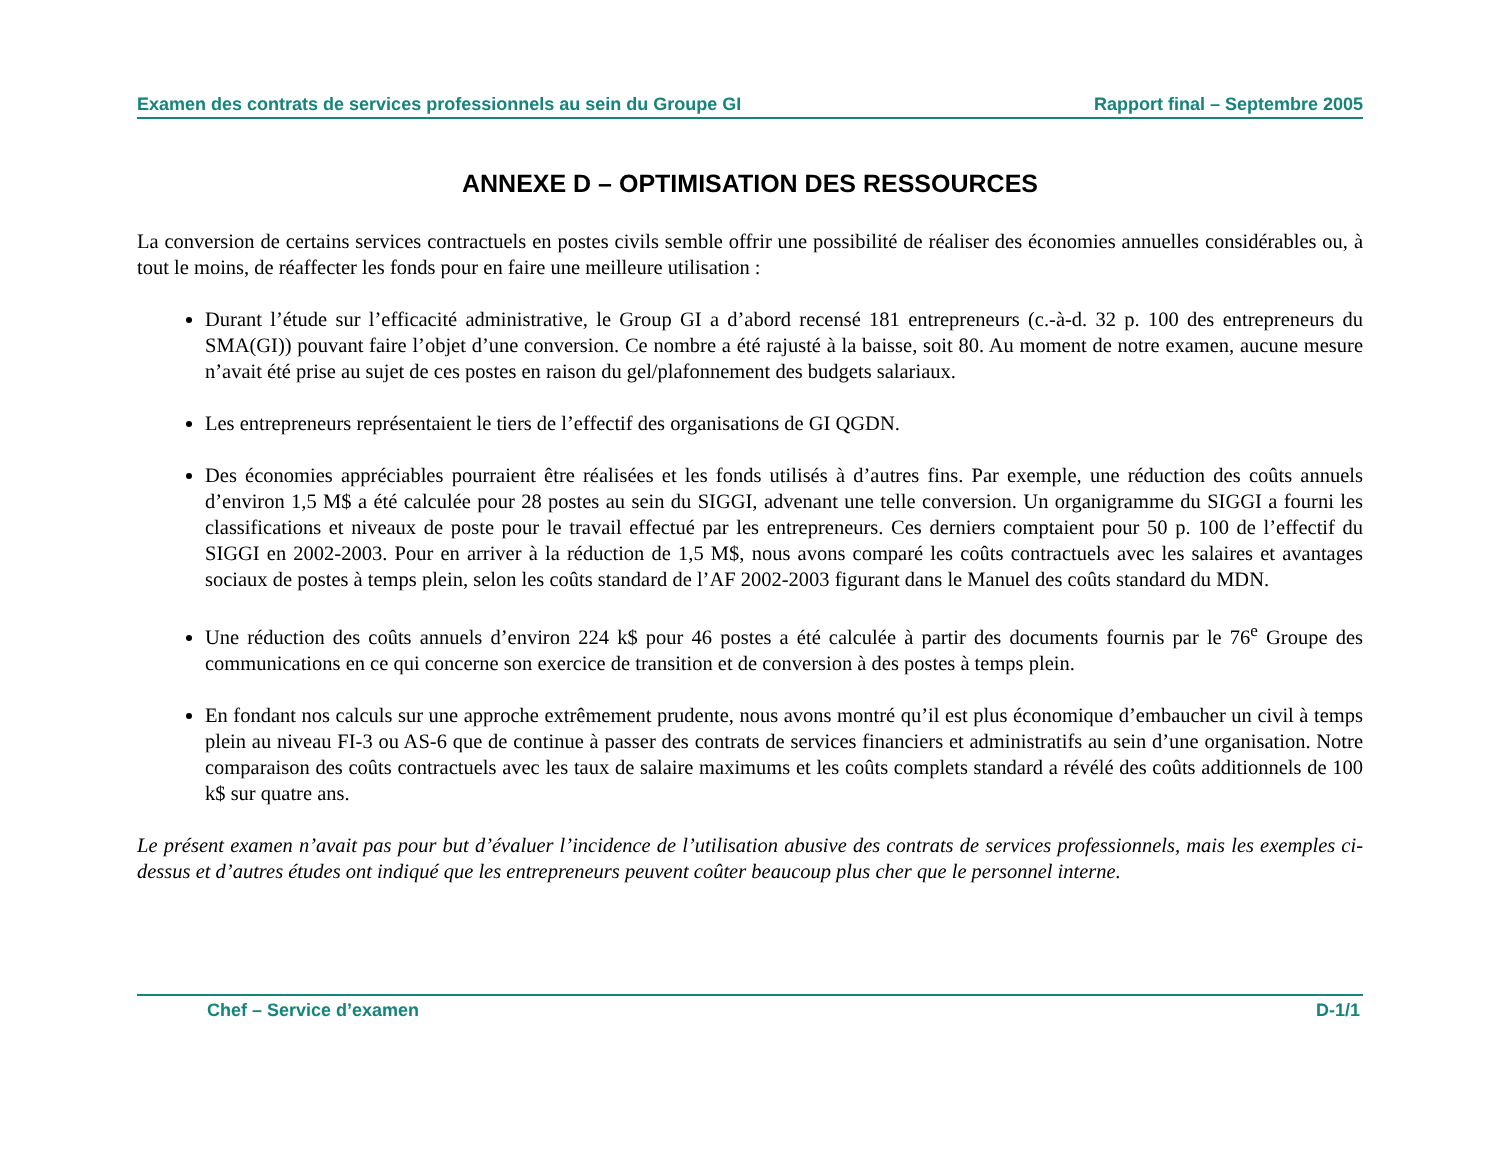Examen des contrats de services professionnels au sein du Groupe GI Rapport final – Septembre 2005
ANNEXE D – OPTIMISATION DES RESSOURCES
La conversion de certains services contractuels en postes civils semble offrir une possibilité de réaliser des économies annuelles considérables ou, à tout le moins, de réaffecter les fonds pour en faire une meilleure utilisation :
Durant l’étude sur l’efficacité administrative, le Group GI a d’abord recensé 181 entrepreneurs (c.-à-d. 32 p. 100 des entrepreneurs du SMA(GI)) pouvant faire l’objet d’une conversion. Ce nombre a été rajusté à la baisse, soit 80. Au moment de notre examen, aucune mesure n’avait été prise au sujet de ces postes en raison du gel/plafonnement des budgets salariaux.
Les entrepreneurs représentaient le tiers de l’effectif des organisations de GI QGDN.
Des économies appréciables pourraient être réalisées et les fonds utilisés à d’autres fins. Par exemple, une réduction des coûts annuels d’environ 1,5 M$ a été calculée pour 28 postes au sein du SIGGI, advenant une telle conversion. Un organigramme du SIGGI a fourni les classifications et niveaux de poste pour le travail effectué par les entrepreneurs. Ces derniers comptaient pour 50 p. 100 de l’effectif du SIGGI en 2002-2003. Pour en arriver à la réduction de 1,5 M$, nous avons comparé les coûts contractuels avec les salaires et avantages sociaux de postes à temps plein, selon les coûts standard de l’AF 2002-2003 figurant dans le Manuel des coûts standard du MDN.
Une réduction des coûts annuels d’environ 224 k$ pour 46 postes a été calculée à partir des documents fournis par le 76<sup>e</sup> Groupe des communications en ce qui concerne son exercice de transition et de conversion à des postes à temps plein.
En fondant nos calculs sur une approche extrêmement prudente, nous avons montré qu’il est plus économique d’embaucher un civil à temps plein au niveau FI-3 ou AS-6 que de continue à passer des contrats de services financiers et administratifs au sein d’une organisation. Notre comparaison des coûts contractuels avec les taux de salaire maximums et les coûts complets standard a révélé des coûts additionnels de 100 k$ sur quatre ans.
Le présent examen n’avait pas pour but d’évaluer l’incidence de l’utilisation abusive des contrats de services professionnels, mais les exemples ci-dessus et d’autres études ont indiqué que les entrepreneurs peuvent coûter beaucoup plus cher que le personnel interne.
Chef – Service d’examen D-1/1